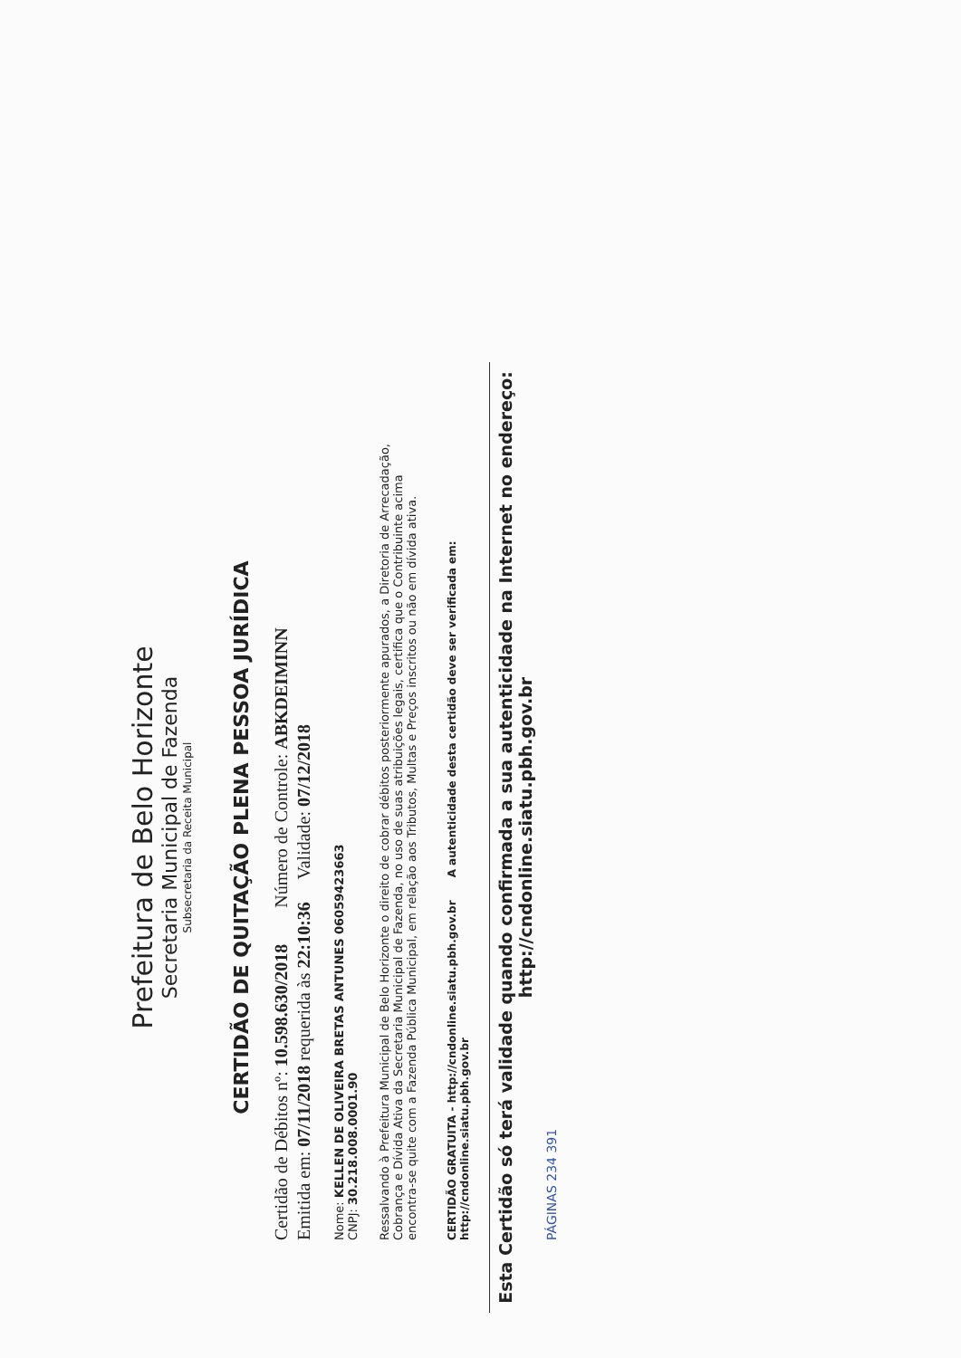Prefeitura de Belo Horizonte
Secretaria Municipal de Fazenda
Subsecretaria da Receita Municipal
CERTIDÃO DE QUITAÇÃO PLENA PESSOA JURÍDICA
Certidão de Débitos nº: 10.598.630/2018 Número de Controle: ABKDEIMINN
Emitida em: 07/11/2018 requerida às 22:10:36 Validade: 07/12/2018
Nome: KELLEN DE OLIVEIRA BRETAS ANTUNES 06059423663
CNPJ: 30.218.008.0001.90
Ressalvando à Prefeitura Municipal de Belo Horizonte o direito de cobrar débitos posteriormente apurados, a Diretoria de Arrecadação, Cobrança e Dívida Ativa da Secretaria Municipal de Fazenda, no uso de suas atribuições legais, certifica que o Contribuinte acima encontra-se quite com a Fazenda Pública Municipal, em relação aos Tributos, Multas e Preços inscritos ou não em dívida ativa.
CERTIDÃO GRATUITA - http://cndonline.siatu.pbh.gov.br A autenticidade desta certidão deve ser verificada em: http://cndonline.siatu.pbh.gov.br
Esta Certidão só terá validade quando confirmada a sua autenticidade na Internet no endereço: http://cndonline.siatu.pbh.gov.br
PÁGINAS 234 391